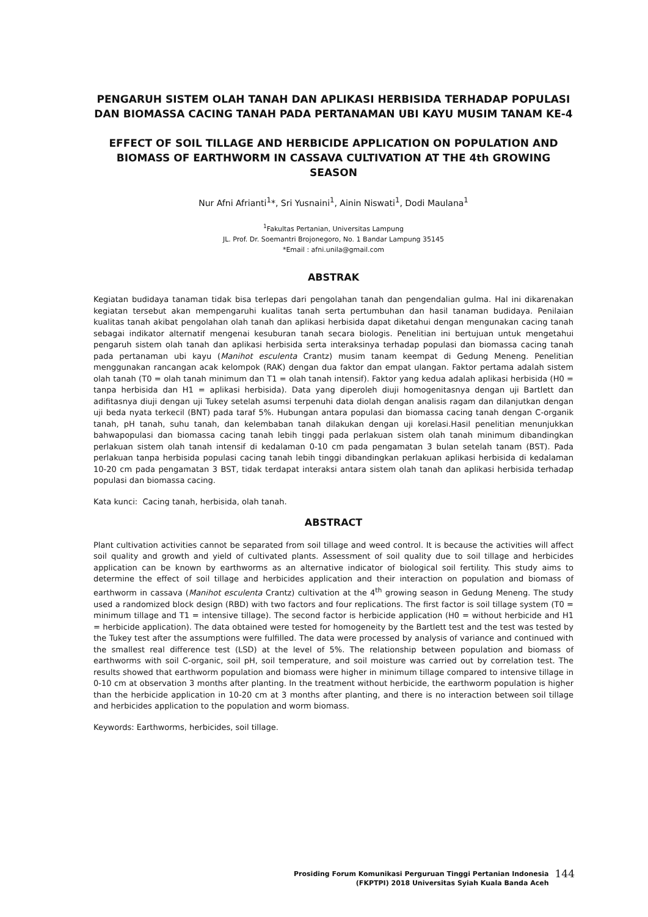PENGARUH SISTEM OLAH TANAH DAN APLIKASI HERBISIDA TERHADAP POPULASI DAN BIOMASSA CACING TANAH PADA PERTANAMAN UBI KAYU MUSIM TANAM KE-4
EFFECT OF SOIL TILLAGE AND HERBICIDE APPLICATION ON POPULATION AND BIOMASS OF EARTHWORM IN CASSAVA CULTIVATION AT THE 4th GROWING SEASON
Nur Afni Afrianti<sup>1</sup>*, Sri Yusnaini<sup>1</sup>, Ainin Niswati<sup>1</sup>, Dodi Maulana<sup>1</sup>
<sup>1</sup> Fakultas Pertanian, Universitas Lampung
JL. Prof. Dr. Soemantri Brojonegoro, No. 1 Bandar Lampung 35145
*Email : afni.unila@gmail.com
ABSTRAK
Kegiatan budidaya tanaman tidak bisa terlepas dari pengolahan tanah dan pengendalian gulma. Hal ini dikarenakan kegiatan tersebut akan mempengaruhi kualitas tanah serta pertumbuhan dan hasil tanaman budidaya. Penilaian kualitas tanah akibat pengolahan olah tanah dan aplikasi herbisida dapat diketahui dengan mengunakan cacing tanah sebagai indikator alternatif mengenai kesuburan tanah secara biologis. Penelitian ini bertujuan untuk mengetahui pengaruh sistem olah tanah dan aplikasi herbisida serta interaksinya terhadap populasi dan biomassa cacing tanah pada pertanaman ubi kayu (Manihot esculenta Crantz) musim tanam keempat di Gedung Meneng. Penelitian menggunakan rancangan acak kelompok (RAK) dengan dua faktor dan empat ulangan. Faktor pertama adalah sistem olah tanah (T0 = olah tanah minimum dan T1 = olah tanah intensif). Faktor yang kedua adalah aplikasi herbisida (H0 = tanpa herbisida dan H1 = aplikasi herbisida). Data yang diperoleh diuji homogenitasnya dengan uji Bartlett dan adifitasnya diuji dengan uji Tukey setelah asumsi terpenuhi data diolah dengan analisis ragam dan dilanjutkan dengan uji beda nyata terkecil (BNT) pada taraf 5%. Hubungan antara populasi dan biomassa cacing tanah dengan C-organik tanah, pH tanah, suhu tanah, dan kelembaban tanah dilakukan dengan uji korelasi.Hasil penelitian menunjukkan bahwapopulasi dan biomassa cacing tanah lebih tinggi pada perlakuan sistem olah tanah minimum dibandingkan perlakuan sistem olah tanah intensif di kedalaman 0-10 cm pada pengamatan 3 bulan setelah tanam (BST). Pada perlakuan tanpa herbisida populasi cacing tanah lebih tinggi dibandingkan perlakuan aplikasi herbisida di kedalaman 10-20 cm pada pengamatan 3 BST, tidak terdapat interaksi antara sistem olah tanah dan aplikasi herbisida terhadap populasi dan biomassa cacing.
Kata kunci: Cacing tanah, herbisida, olah tanah.
ABSTRACT
Plant cultivation activities cannot be separated from soil tillage and weed control. It is because the activities will affect soil quality and growth and yield of cultivated plants. Assessment of soil quality due to soil tillage and herbicides application can be known by earthworms as an alternative indicator of biological soil fertility. This study aims to determine the effect of soil tillage and herbicides application and their interaction on population and biomass of earthworm in cassava (Manihot esculenta Crantz) cultivation at the 4<sup>th</sup> growing season in Gedung Meneng. The study used a randomized block design (RBD) with two factors and four replications. The first factor is soil tillage system (T0 = minimum tillage and T1 = intensive tillage). The second factor is herbicide application (H0 = without herbicide and H1 = herbicide application). The data obtained were tested for homogeneity by the Bartlett test and the test was tested by the Tukey test after the assumptions were fulfilled. The data were processed by analysis of variance and continued with the smallest real difference test (LSD) at the level of 5%. The relationship between population and biomass of earthworms with soil C-organic, soil pH, soil temperature, and soil moisture was carried out by correlation test. The results showed that earthworm population and biomass were higher in minimum tillage compared to intensive tillage in 0-10 cm at observation 3 months after planting. In the treatment without herbicide, the earthworm population is higher than the herbicide application in 10-20 cm at 3 months after planting, and there is no interaction between soil tillage and herbicides application to the population and worm biomass.
Keywords: Earthworms, herbicides, soil tillage.
Prosiding Forum Komunikasi Perguruan Tinggi Pertanian Indonesia
(FKPTPI) 2018 Universitas Syiah Kuala Banda Aceh
144